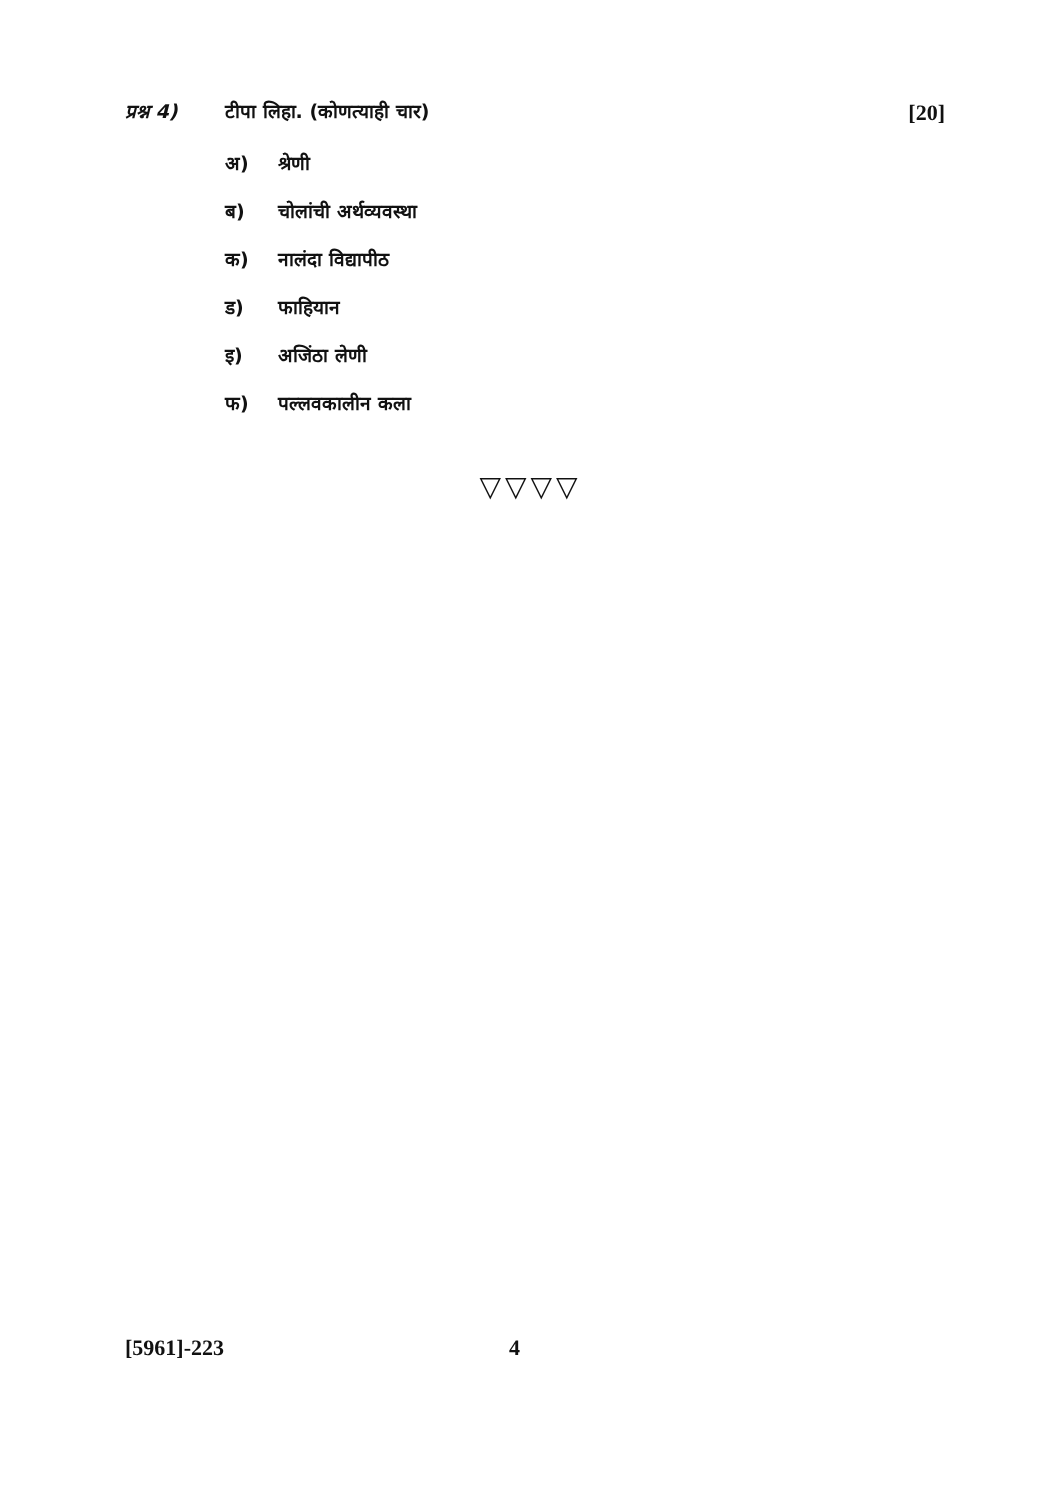प्रश्न 4) टीपा लिहा. (कोणत्याही चार) [20]
अ) श्रेणी
ब) चोलांची अर्थव्यवस्था
क) नालंदा विद्यापीठ
ड) फाहियान
इ) अजिंठा लेणी
फ) पल्लवकालीन कला
▽▽▽▽
[5961]-223 4